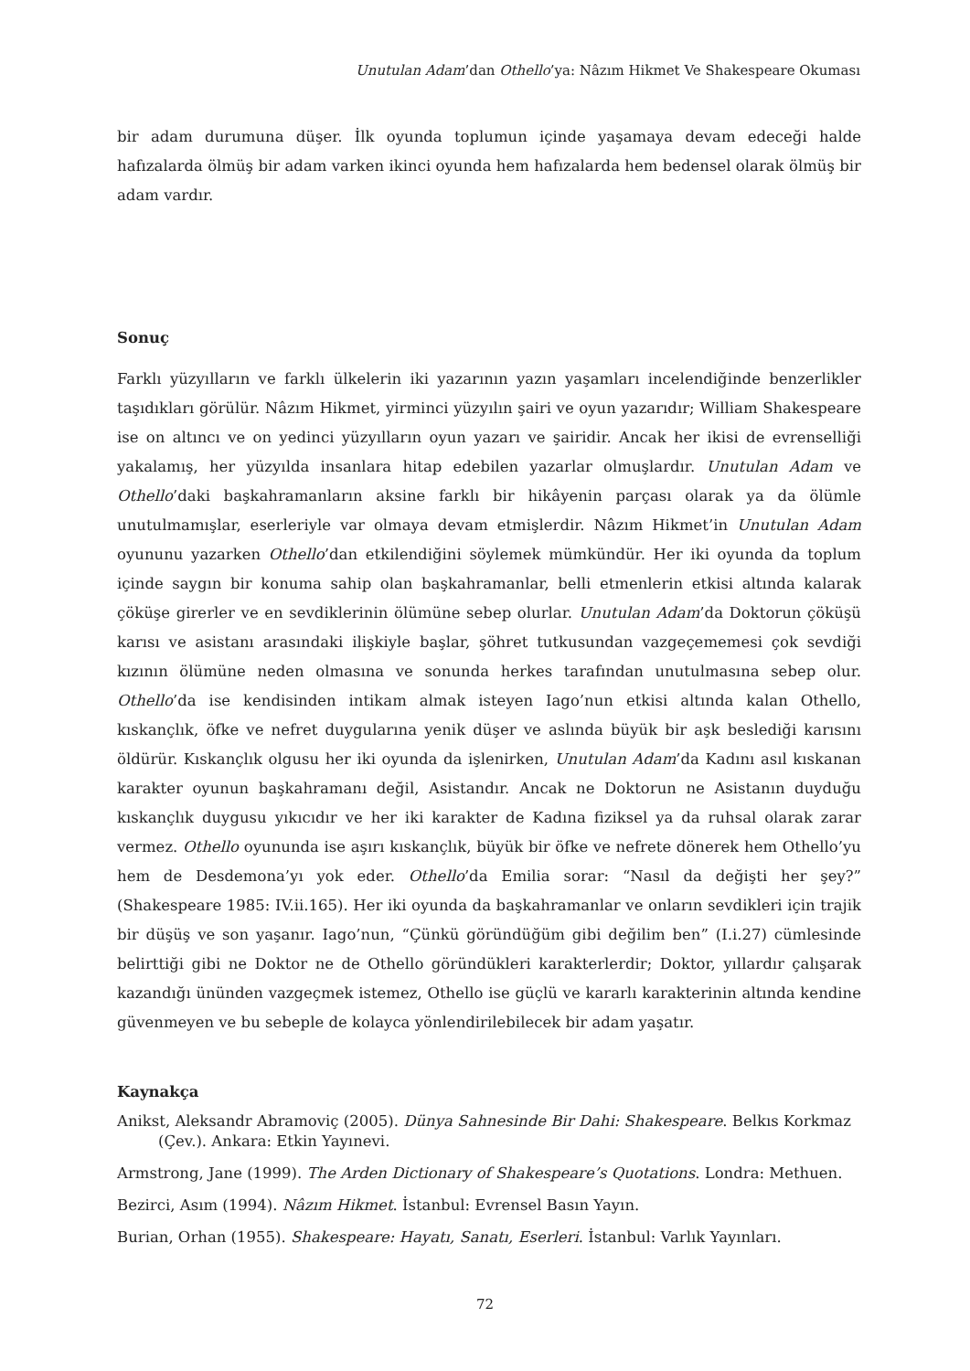Unutulan Adam’dan Othello’ya: Nâzım Hikmet Ve Shakespeare Okuması
bir adam durumuna düşer. İlk oyunda toplumun içinde yaşamaya devam edeceği halde hafızalarda ölmüş bir adam varken ikinci oyunda hem hafızalarda hem bedensel olarak ölmüş bir adam vardır.
Sonuç
Farklı yüzyılların ve farklı ülkelerin iki yazarının yazın yaşamları incelendiğinde benzerlikler taşıdıkları görülür. Nâzım Hikmet, yirminci yüzyılın şairi ve oyun yazarıdır; William Shakespeare ise on altıncı ve on yedinci yüzyılların oyun yazarı ve şairidir. Ancak her ikisi de evrenselliği yakalamış, her yüzyılda insanlara hitap edebilen yazarlar olmuşlardır. Unutulan Adam ve Othello’daki başkahramanların aksine farklı bir hikâyenin parçası olarak ya da ölümle unutulmamışlar, eserleriyle var olmaya devam etmişlerdir. Nâzım Hikmet’in Unutulan Adam oyununu yazarken Othello’dan etkilendiğini söylemek mümkündür. Her iki oyunda da toplum içinde saygın bir konuma sahip olan başkahramanlar, belli etmenlerin etkisi altında kalarak çöküşe girerler ve en sevdiklerinin ölümüne sebep olurlar. Unutulan Adam’da Doktorun çöküşü karısı ve asistanı arasındaki ilişkiyle başlar, şöhret tutkusundan vazgeçememesi çok sevdiği kızının ölümüne neden olmasına ve sonunda herkes tarafından unutulmasına sebep olur. Othello’da ise kendisinden intikam almak isteyen Iago’nun etkisi altında kalan Othello, kıskançlık, öfke ve nefret duygularına yenik düşer ve aslında büyük bir aşk beslediği karısını öldürür. Kıskançlık olgusu her iki oyunda da işlenirken, Unutulan Adam’da Kadını asıl kıskanan karakter oyunun başkahramanı değil, Asistandır. Ancak ne Doktorun ne Asistanın duyduğu kıskançlık duygusu yıkıcıdır ve her iki karakter de Kadına fiziksel ya da ruhsal olarak zarar vermez. Othello oyununda ise aşırı kıskançlık, büyük bir öfke ve nefrete dönerek hem Othello’yu hem de Desdemona’yı yok eder. Othello’da Emilia sorar: “Nasıl da değişti her şey?” (Shakespeare 1985: IV.ii.165). Her iki oyunda da başkahramanlar ve onların sevdikleri için trajik bir düşüş ve son yaşanır. Iago’nun, “Çünkü göründüğüm gibi değilim ben” (I.i.27) cümlesinde belirttiği gibi ne Doktor ne de Othello göründükleri karakterlerdir; Doktor, yıllardır çalışarak kazandığı ününden vazgeçmek istemez, Othello ise güçlü ve kararlı karakterinin altında kendine güvenmeyen ve bu sebeple de kolayca yönlendirilebilecek bir adam yaşatır.
Kaynakça
Anikst, Aleksandr Abramoviç (2005). Dünya Sahnesinde Bir Dahi: Shakespeare. Belkıs Korkmaz (Çev.). Ankara: Etkin Yayınevi.
Armstrong, Jane (1999). The Arden Dictionary of Shakespeare’s Quotations. Londra: Methuen.
Bezirci, Asım (1994). Nâzım Hikmet. İstanbul: Evrensel Basın Yayın.
Burian, Orhan (1955). Shakespeare: Hayatı, Sanatı, Eserleri. İstanbul: Varlık Yayınları.
72